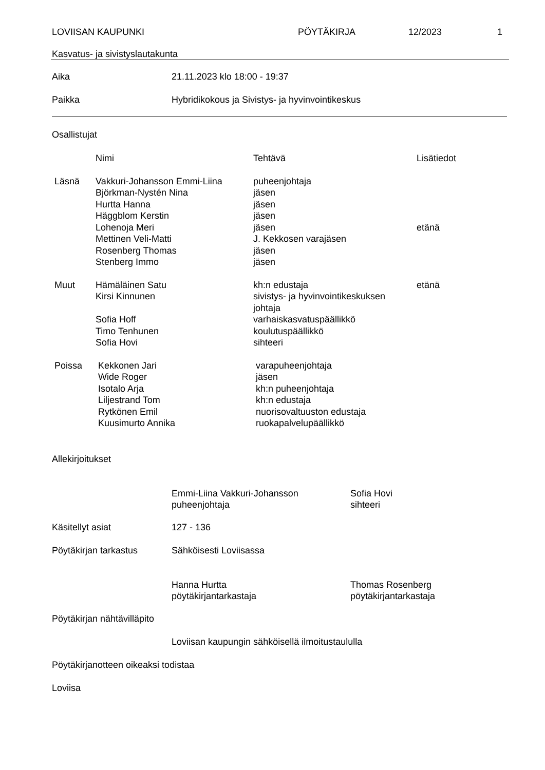LOVIISAN KAUPUNKI PÖYTÄKIRJA 12/2023 1
Kasvatus- ja sivistyslautakunta
Aika 21.11.2023 klo 18:00 - 19:37
Paikka Hybridikokous ja Sivistys- ja hyvinvointikeskus
Osallistujat
| | Nimi | Tehtävä | Lisätiedot |
| Läsnä | Vakkuri-Johansson Emmi-Liina | puheenjohtaja | |
| | Björkman-Nystén Nina | jäsen | |
| | Hurtta Hanna | jäsen | |
| | Häggblom Kerstin | jäsen | |
| | Lohenoja Meri | jäsen | etänä |
| | Mettinen Veli-Matti | J. Kekkosen varajäsen | |
| | Rosenberg Thomas | jäsen | |
| | Stenberg Immo | jäsen | |
| Muut | Hämäläinen Satu | kh:n edustaja | etänä |
| | Kirsi Kinnunen | sivistys- ja hyvinvointikeskuksen johtaja | |
| | Sofia Hoff | varhaiskasvatuspäällikkö | |
| | Timo Tenhunen | koulutuspäällikkö | |
| | Sofia Hovi | sihteeri | |
| Poissa | Kekkonen Jari | varapuheenjohtaja | |
| | Wide Roger | jäsen | |
| | Isotalo Arja | kh:n puheenjohtaja | |
| | Liljestrand Tom | kh:n edustaja | |
| | Rytkönen Emil | nuorisovaltuuston edustaja | |
| | Kuusimurto Annika | ruokapalvelupäällikkö | |
Allekirjoitukset
Emmi-Liina Vakkuri-Johansson
puheenjohtaja
Sofia Hovi
sihteeri
Käsitellyt asiat 127 - 136
Pöytäkirjan tarkastus Sähköisesti Loviisassa
Hanna Hurtta
pöytäkirjantarkastaja
Thomas Rosenberg
pöytäkirjantarkastaja
Pöytäkirjan nähtävilläpito
Loviisan kaupungin sähköisellä ilmoitustaululla
Pöytäkirjanotteen oikeaksi todistaa
Loviisa